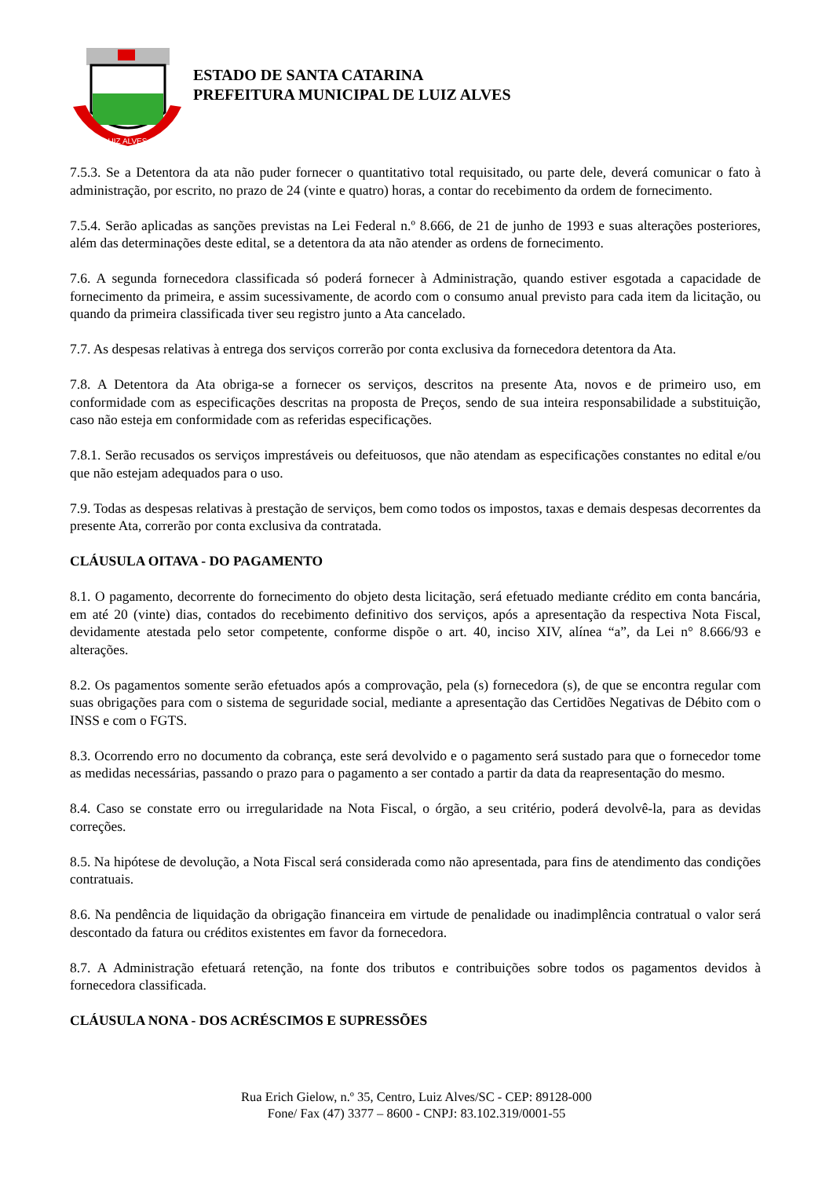LUIZ ALVES
ESTADO DE SANTA CATARINA
PREFEITURA MUNICIPAL DE LUIZ ALVES
7.5.3. Se a Detentora da ata não puder fornecer o quantitativo total requisitado, ou parte dele, deverá comunicar o fato à administração, por escrito, no prazo de 24 (vinte e quatro) horas, a contar do recebimento da ordem de fornecimento.
7.5.4. Serão aplicadas as sanções previstas na Lei Federal n.º 8.666, de 21 de junho de 1993 e suas alterações posteriores, além das determinações deste edital, se a detentora da ata não atender as ordens de fornecimento.
7.6. A segunda fornecedora classificada só poderá fornecer à Administração, quando estiver esgotada a capacidade de fornecimento da primeira, e assim sucessivamente, de acordo com o consumo anual previsto para cada item da licitação, ou quando da primeira classificada tiver seu registro junto a Ata cancelado.
7.7. As despesas relativas à entrega dos serviços correrão por conta exclusiva da fornecedora detentora da Ata.
7.8. A Detentora da Ata obriga-se a fornecer os serviços, descritos na presente Ata, novos e de primeiro uso, em conformidade com as especificações descritas na proposta de Preços, sendo de sua inteira responsabilidade a substituição, caso não esteja em conformidade com as referidas especificações.
7.8.1. Serão recusados os serviços imprestáveis ou defeituosos, que não atendam as especificações constantes no edital e/ou que não estejam adequados para o uso.
7.9. Todas as despesas relativas à prestação de serviços, bem como todos os impostos, taxas e demais despesas decorrentes da presente Ata, correrão por conta exclusiva da contratada.
CLÁUSULA OITAVA - DO PAGAMENTO
8.1. O pagamento, decorrente do fornecimento do objeto desta licitação, será efetuado mediante crédito em conta bancária, em até 20 (vinte) dias, contados do recebimento definitivo dos serviços, após a apresentação da respectiva Nota Fiscal, devidamente atestada pelo setor competente, conforme dispõe o art. 40, inciso XIV, alínea “a”, da Lei n° 8.666/93 e alterações.
8.2. Os pagamentos somente serão efetuados após a comprovação, pela (s) fornecedora (s), de que se encontra regular com suas obrigações para com o sistema de seguridade social, mediante a apresentação das Certidões Negativas de Débito com o INSS e com o FGTS.
8.3. Ocorrendo erro no documento da cobrança, este será devolvido e o pagamento será sustado para que o fornecedor tome as medidas necessárias, passando o prazo para o pagamento a ser contado a partir da data da reapresentação do mesmo.
8.4. Caso se constate erro ou irregularidade na Nota Fiscal, o órgão, a seu critério, poderá devolvê-la, para as devidas correções.
8.5. Na hipótese de devolução, a Nota Fiscal será considerada como não apresentada, para fins de atendimento das condições contratuais.
8.6. Na pendência de liquidação da obrigação financeira em virtude de penalidade ou inadimplência contratual o valor será descontado da fatura ou créditos existentes em favor da fornecedora.
8.7. A Administração efetuará retenção, na fonte dos tributos e contribuições sobre todos os pagamentos devidos à fornecedora classificada.
CLÁUSULA NONA - DOS ACRÉSCIMOS E SUPRESSÕES
Rua Erich Gielow, n.º 35, Centro, Luiz Alves/SC - CEP: 89128-000
Fone/ Fax (47) 3377 – 8600 - CNPJ: 83.102.319/0001-55